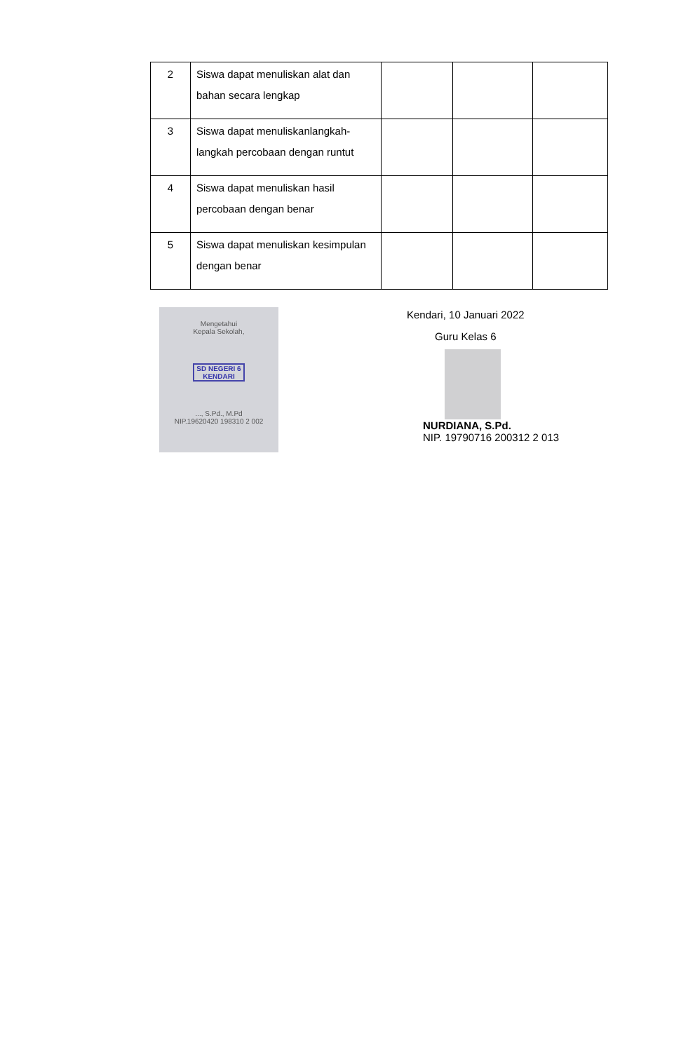| 2 | Siswa dapat menuliskan alat dan bahan secara lengkap | | | |
| 3 | Siswa dapat menuliskanlangkah-langkah percobaan dengan runtut | | | |
| 4 | Siswa dapat menuliskan hasil percobaan dengan benar | | | |
| 5 | Siswa dapat menuliskan kesimpulan dengan benar | | | |
Mengetahui
Kepala Sekolah,
SD NEGERI 6
KENDARI
..., S.Pd., M.Pd
NIP.19620420 198310 2 002
Kendari, 10 Januari 2022
Guru Kelas 6
NURDIANA, S.Pd.
NIP. 19790716 200312 2 013